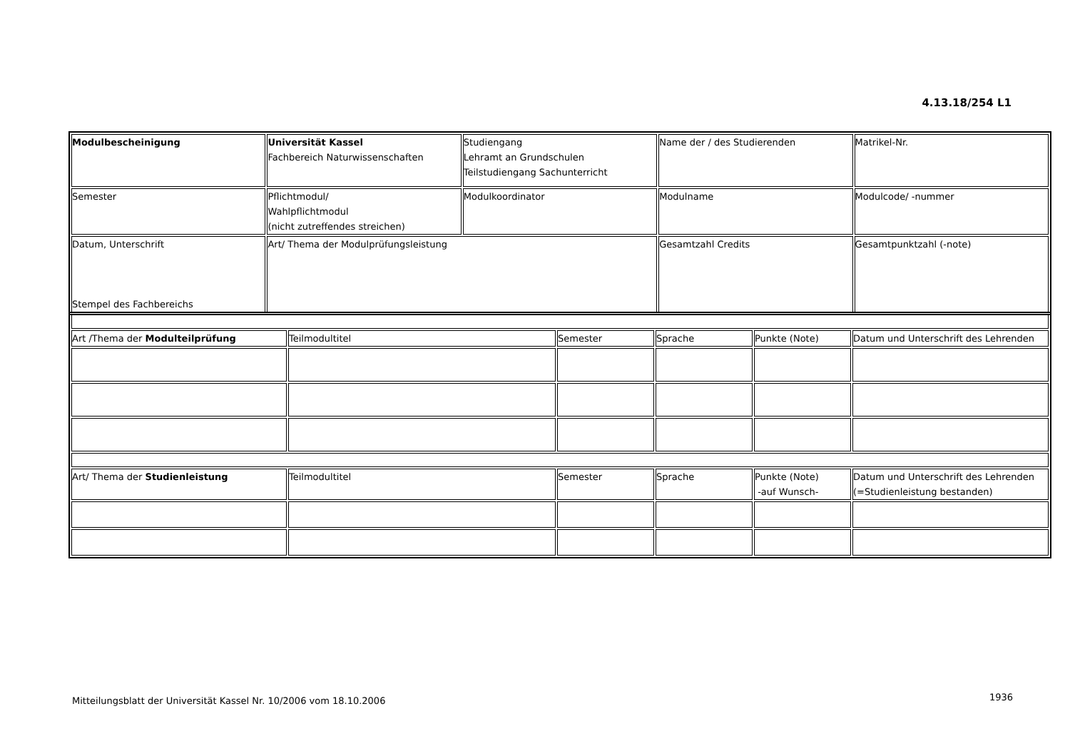4.13.18/254 L1
| Modulbescheinigung | Universität Kassel Fachbereich Naturwissenschaften | Studiengang Lehramt an Grundschulen Teilstudiengang Sachunterricht | Name der / des Studierenden | Matrikel-Nr. |
| Semester | Pflichtmodul/ Wahlpflichtmodul (nicht zutreffendes streichen) | Modulkoordinator | Modulname | Modulcode/ -nummer |
| Datum, Unterschrift Stempel des Fachbereichs | Art/ Thema der Modulprüfungsleistung | | Gesamtzahl Credits | Gesamtpunktzahl (-note) |
| Art /Thema der Modulteilprüfung | Teilmodultitel | Semester | Sprache | Punkte (Note) | Datum und Unterschrift des Lehrenden |
| Art/ Thema der Studienleistung | Teilmodultitel | Semester | Sprache | Punkte (Note) -auf Wunsch- | Datum und Unterschrift des Lehrenden (=Studienleistung bestanden) |
Mitteilungsblatt der Universität Kassel Nr. 10/2006 vom 18.10.2006
1936